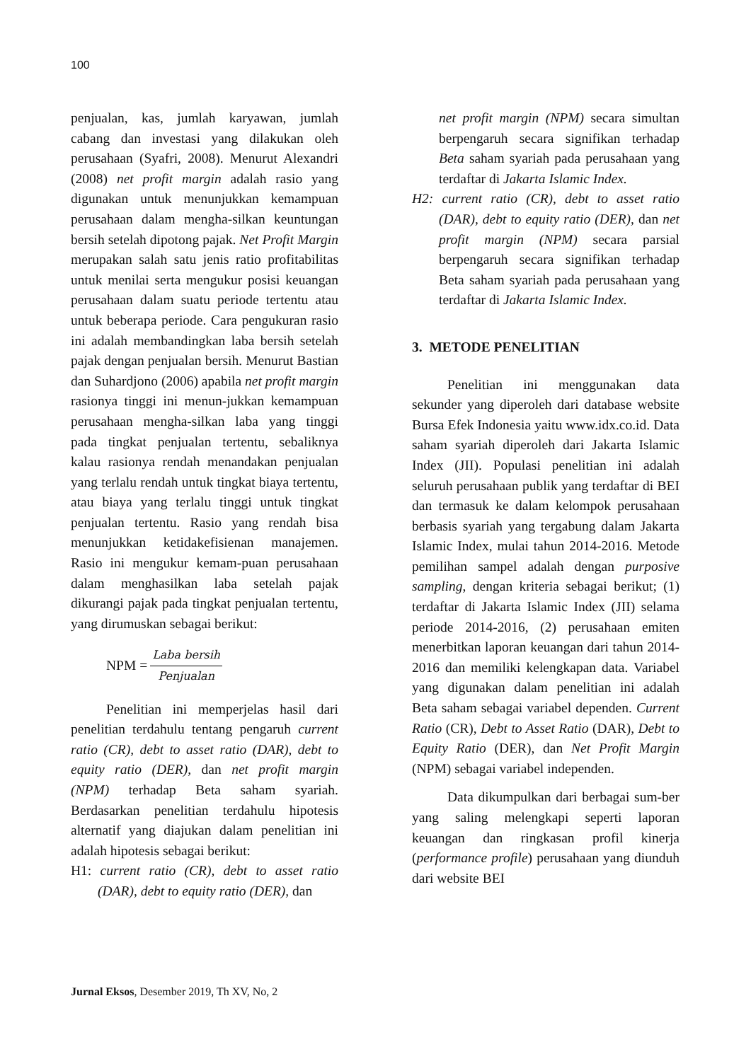100
penjualan, kas, jumlah karyawan, jumlah cabang dan investasi yang dilakukan oleh perusahaan (Syafri, 2008). Menurut Alexandri (2008) net profit margin adalah rasio yang digunakan untuk menunjukkan kemampuan perusahaan dalam mengha-silkan keuntungan bersih setelah dipotong pajak. Net Profit Margin merupakan salah satu jenis ratio profitabilitas untuk menilai serta mengukur posisi keuangan perusahaan dalam suatu periode tertentu atau untuk beberapa periode. Cara pengukuran rasio ini adalah membandingkan laba bersih setelah pajak dengan penjualan bersih. Menurut Bastian dan Suhardjono (2006) apabila net profit margin rasionya tinggi ini menun-jukkan kemampuan perusahaan mengha-silkan laba yang tinggi pada tingkat penjualan tertentu, sebaliknya kalau rasionya rendah menandakan penjualan yang terlalu rendah untuk tingkat biaya tertentu, atau biaya yang terlalu tinggi untuk tingkat penjualan tertentu. Rasio yang rendah bisa menunjukkan ketidakefisienan manajemen. Rasio ini mengukur kemam-puan perusahaan dalam menghasilkan laba setelah pajak dikurangi pajak pada tingkat penjualan tertentu, yang dirumuskan sebagai berikut:
NPM = Laba bersih Penjualan
Penelitian ini memperjelas hasil dari penelitian terdahulu tentang pengaruh current ratio (CR), debt to asset ratio (DAR), debt to equity ratio (DER), dan net profit margin (NPM) terhadap Beta saham syariah. Berdasarkan penelitian terdahulu hipotesis alternatif yang diajukan dalam penelitian ini adalah hipotesis sebagai berikut:
H1: current ratio (CR), debt to asset ratio (DAR), debt to equity ratio (DER), dan
net profit margin (NPM) secara simultan berpengaruh secara signifikan terhadap Beta saham syariah pada perusahaan yang terdaftar di Jakarta Islamic Index.
H2: current ratio (CR), debt to asset ratio (DAR), debt to equity ratio (DER), dan net profit margin (NPM) secara parsial berpengaruh secara signifikan terhadap Beta saham syariah pada perusahaan yang terdaftar di Jakarta Islamic Index.
3. METODE PENELITIAN
Penelitian ini menggunakan data sekunder yang diperoleh dari database website Bursa Efek Indonesia yaitu www.idx.co.id. Data saham syariah diperoleh dari Jakarta Islamic Index (JII). Populasi penelitian ini adalah seluruh perusahaan publik yang terdaftar di BEI dan termasuk ke dalam kelompok perusahaan berbasis syariah yang tergabung dalam Jakarta Islamic Index, mulai tahun 2014-2016. Metode pemilihan sampel adalah dengan purposive sampling, dengan kriteria sebagai berikut; (1) terdaftar di Jakarta Islamic Index (JII) selama periode 2014-2016, (2) perusahaan emiten menerbitkan laporan keuangan dari tahun 2014-2016 dan memiliki kelengkapan data. Variabel yang digunakan dalam penelitian ini adalah Beta saham sebagai variabel dependen. Current Ratio (CR), Debt to Asset Ratio (DAR), Debt to Equity Ratio (DER), dan Net Profit Margin (NPM) sebagai variabel independen.
Data dikumpulkan dari berbagai sum-ber yang saling melengkapi seperti laporan keuangan dan ringkasan profil kinerja (performance profile) perusahaan yang diunduh dari website BEI
Jurnal Eksos, Desember 2019, Th XV, No, 2